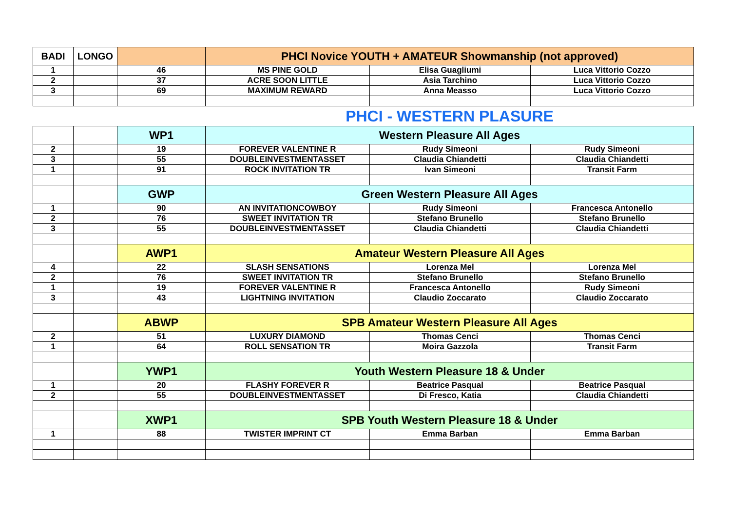| BADI | LONGO | | PHCI Novice YOUTH + AMATEUR Showmanship (not approved) | | |
| --- | --- | --- | --- | --- | --- |
| 1 | | 46 | MS PINE GOLD | Elisa Guagliumi | Luca Vittorio Cozzo |
| 2 | | 37 | ACRE SOON LITTLE | Asia Tarchino | Luca Vittorio Cozzo |
| 3 | | 69 | MAXIMUM REWARD | Anna Measso | Luca Vittorio Cozzo |
PHCI - WESTERN PLASURE
| | | WP1 | Western Pleasure All Ages | | |
| 2 | | 19 | FOREVER VALENTINE R | Rudy Simeoni | Rudy Simeoni |
| 3 | | 55 | DOUBLEINVESTMENTASSET | Claudia Chiandetti | Claudia Chiandetti |
| 1 | | 91 | ROCK INVITATION TR | Ivan Simeoni | Transit Farm |
| | | GWP | Green Western Pleasure All Ages | | |
| 1 | | 90 | AN INVITATIONCOWBOY | Rudy Simeoni | Francesca Antonello |
| 2 | | 76 | SWEET INVITATION TR | Stefano Brunello | Stefano Brunello |
| 3 | | 55 | DOUBLEINVESTMENTASSET | Claudia Chiandetti | Claudia Chiandetti |
| | | AWP1 | Amateur Western Pleasure All Ages | | |
| 4 | | 22 | SLASH SENSATIONS | Lorenza Mel | Lorenza Mel |
| 2 | | 76 | SWEET INVITATION TR | Stefano Brunello | Stefano Brunello |
| 1 | | 19 | FOREVER VALENTINE R | Francesca Antonello | Rudy Simeoni |
| 3 | | 43 | LIGHTNING INVITATION | Claudio Zoccarato | Claudio Zoccarato |
| | | ABWP | SPB Amateur Western Pleasure All Ages | | |
| 2 | | 51 | LUXURY DIAMOND | Thomas Cenci | Thomas Cenci |
| 1 | | 64 | ROLL SENSATION TR | Moira Gazzola | Transit Farm |
| | | YWP1 | Youth Western Pleasure 18 & Under | | |
| 1 | | 20 | FLASHY FOREVER R | Beatrice Pasqual | Beatrice Pasqual |
| 2 | | 55 | DOUBLEINVESTMENTASSET | Di Fresco, Katia | Claudia Chiandetti |
| | | XWP1 | SPB Youth Western Pleasure 18 & Under | | |
| 1 | | 88 | TWISTER IMPRINT CT | Emma Barban | Emma Barban |